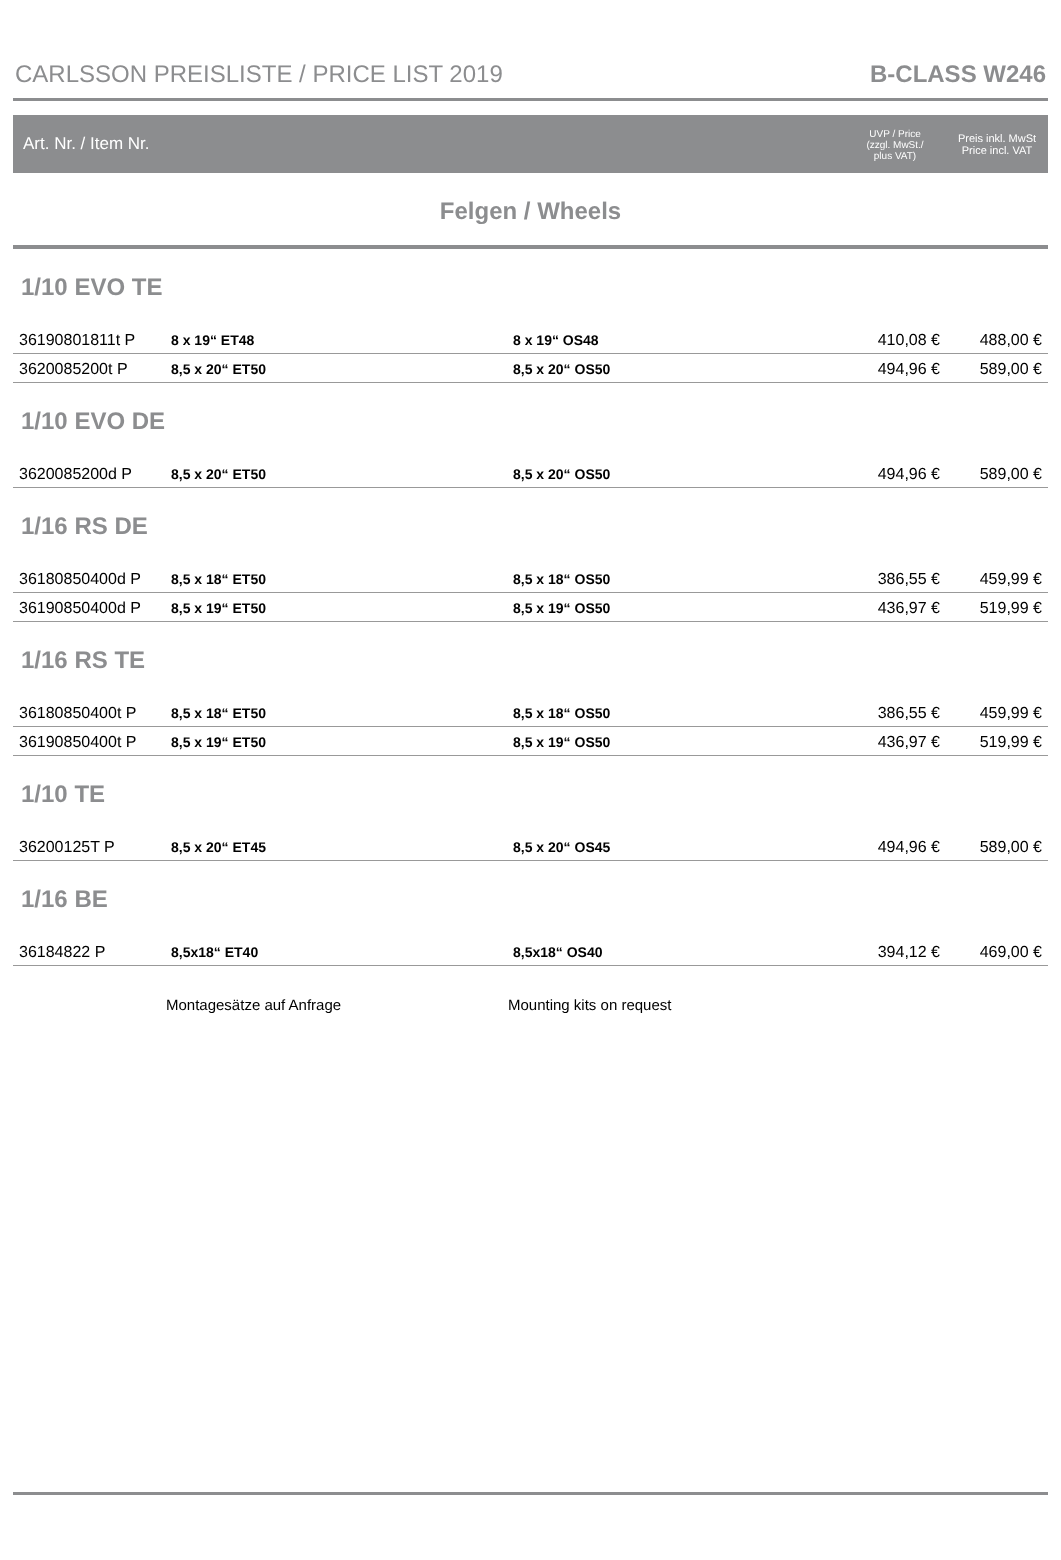CARLSSON PREISLISTE / PRICE LIST 2019 B-CLASS W246
| Art. Nr. / Item Nr. | | | UVP / Price (zzgl. MwSt./ plus VAT) | Preis inkl. MwSt Price incl. VAT |
| Felgen / Wheels | | | | |
| 1/10 EVO TE | | | | |
| 36190801811t P | 8 x 19“ ET48 | 8 x 19“ OS48 | 410,08 € | 488,00 € |
| 3620085200t P | 8,5 x 20“ ET50 | 8,5 x 20“ OS50 | 494,96 € | 589,00 € |
| 1/10 EVO DE | | | | |
| 3620085200d P | 8,5 x 20“ ET50 | 8,5 x 20“ OS50 | 494,96 € | 589,00 € |
| 1/16 RS DE | | | | |
| 36180850400d P | 8,5 x 18“ ET50 | 8,5 x 18“ OS50 | 386,55 € | 459,99 € |
| 36190850400d P | 8,5 x 19“ ET50 | 8,5 x 19“ OS50 | 436,97 € | 519,99 € |
| 1/16 RS TE | | | | |
| 36180850400t P | 8,5 x 18“ ET50 | 8,5 x 18“ OS50 | 386,55 € | 459,99 € |
| 36190850400t P | 8,5 x 19“ ET50 | 8,5 x 19“ OS50 | 436,97 € | 519,99 € |
| 1/10 TE | | | | |
| 36200125T P | 8,5 x 20“ ET45 | 8,5 x 20“ OS45 | 494,96 € | 589,00 € |
| 1/16 BE | | | | |
| 36184822 P | 8,5x18“ ET40 | 8,5x18“ OS40 | 394,12 € | 469,00 € |
| | Montagesätze auf Anfrage | Mounting kits on request | | |